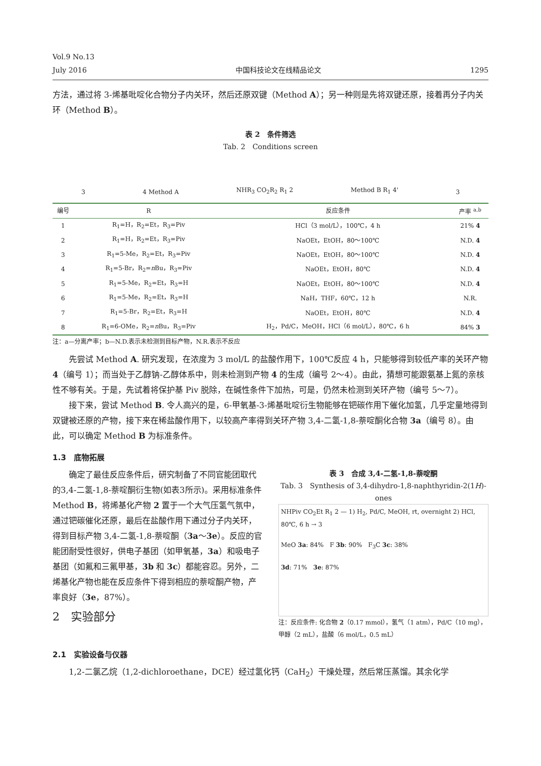Vol.9 No.13
July 2016 中国科技论文在线精品论文 1295
方法，通过将 3-烯基吡啶化合物分子内关环，然后还原双键（Method A）；另一种则是先将双键还原，接着再分子内关环（Method B）。
表 2　条件筛选
Tab. 2　Conditions screen
3 4 Method A NHR<sub>3</sub> CO<sub>2</sub>R<sub>2</sub> R<sub>1</sub> 2 Method B R<sub>1</sub> 4' 3
| 编号 | R | 反应条件 | 产率 <sup>a,b</sup> |
| --- | --- | --- | --- |
| 1 | R<sub>1</sub>=H，R<sub>2</sub>=Et，R<sub>3</sub>=Piv | HCl（3 mol/L），100℃，4 h | 21% 4 |
| 2 | R<sub>1</sub>=H，R<sub>2</sub>=Et，R<sub>3</sub>=Piv | NaOEt，EtOH，80～100℃ | N.D. 4 |
| 3 | R<sub>1</sub>=5-Me，R<sub>2</sub>=Et，R<sub>3</sub>=Piv | NaOEt，EtOH，80～100℃ | N.D. 4 |
| 4 | R<sub>1</sub>=5-Br，R<sub>2</sub>= n Bu，R<sub>3</sub>=Piv | NaOEt，EtOH，80℃ | N.D. 4 |
| 5 | R<sub>1</sub>=5-Me，R<sub>2</sub>=Et，R<sub>3</sub>=H | NaOEt，EtOH，80～100℃ | N.D. 4 |
| 6 | R<sub>1</sub>=5-Me，R<sub>2</sub>=Et，R<sub>3</sub>=H | NaH，THF，60℃，12 h | N.R. |
| 7 | R<sub>1</sub>=5-Br，R<sub>2</sub>=Et，R<sub>3</sub>=H | NaOEt，EtOH，80℃ | N.D. 4 |
| 8 | R<sub>1</sub>=6-OMe，R<sub>2</sub>= n Bu，R<sub>3</sub>=Piv | H<sub>2</sub>，Pd/C，MeOH，HCl（6 mol/L），80℃，6 h | 84% 3 |
注：a—分离产率；b—N.D.表示未检测到目标产物，N.R.表示不反应
先尝试 Method A. 研究发现，在浓度为 3 mol/L 的盐酸作用下，100℃反应 4 h，只能够得到较低产率的关环产物 4（编号 1）；而当处于乙醇钠-乙醇体系中，则未检测到产物 4 的生成（编号 2～4）。由此，猜想可能跟氨基上氮的亲核性不够有关。于是，先试着将保护基 Piv 脱除，在碱性条件下加热，可是，仍然未检测到关环产物（编号 5～7）。
接下来，尝试 Method B. 令人高兴的是，6-甲氧基-3-烯基吡啶衍生物能够在钯碳作用下催化加氢，几乎定量地得到双键被还原的产物，接下来在稀盐酸作用下，以较高产率得到关环产物 3,4-二氢-1,8-萘啶酮化合物 3a（编号 8）。由此，可以确定 Method B 为标准条件。
1.3　底物拓展
确定了最佳反应条件后，研究制备了不同官能团取代的3,4-二氢-1,8-萘啶酮衍生物(如表3所示)。采用标准条件 Method B，将烯基化产物 2 置于一个大气压氢气氛中，通过钯碳催化还原，最后在盐酸作用下通过分子内关环，得到目标产物 3,4-二氢-1,8-萘啶酮（3a～3e）。反应的官能团耐受性很好，供电子基团（如甲氧基，3a）和吸电子基团（如氟和三氟甲基，3b 和 3c）都能容忍。另外，二烯基化产物也能在反应条件下得到相应的萘啶酮产物，产率良好（3e，87%）。
2　实验部分
表 3　合成 3,4-二氢-1,8-萘啶酮
Tab. 3　Synthesis of 3,4-dihydro-1,8-naphthyridin-2(1H)-ones
NHPiv CO<sub>2</sub>Et R<sub>1</sub> 2 — 1) H<sub>2</sub>, Pd/C, MeOH, rt, overnight 2) HCl, 80℃, 6 h → 3
MeO 3a: 84%　F 3b: 90%　F<sub>3</sub>C 3c: 38%
3d: 71%　3e: 87%
注：反应条件: 化合物 2（0.17 mmol），氢气（1 atm），Pd/C（10 mg），甲醇（2 mL），盐酸（6 mol/L，0.5 mL）
2.1　实验设备与仪器
1,2-二氯乙烷（1,2-dichloroethane，DCE）经过氢化钙（CaH<sub>2</sub>）干燥处理，然后常压蒸馏。其余化学